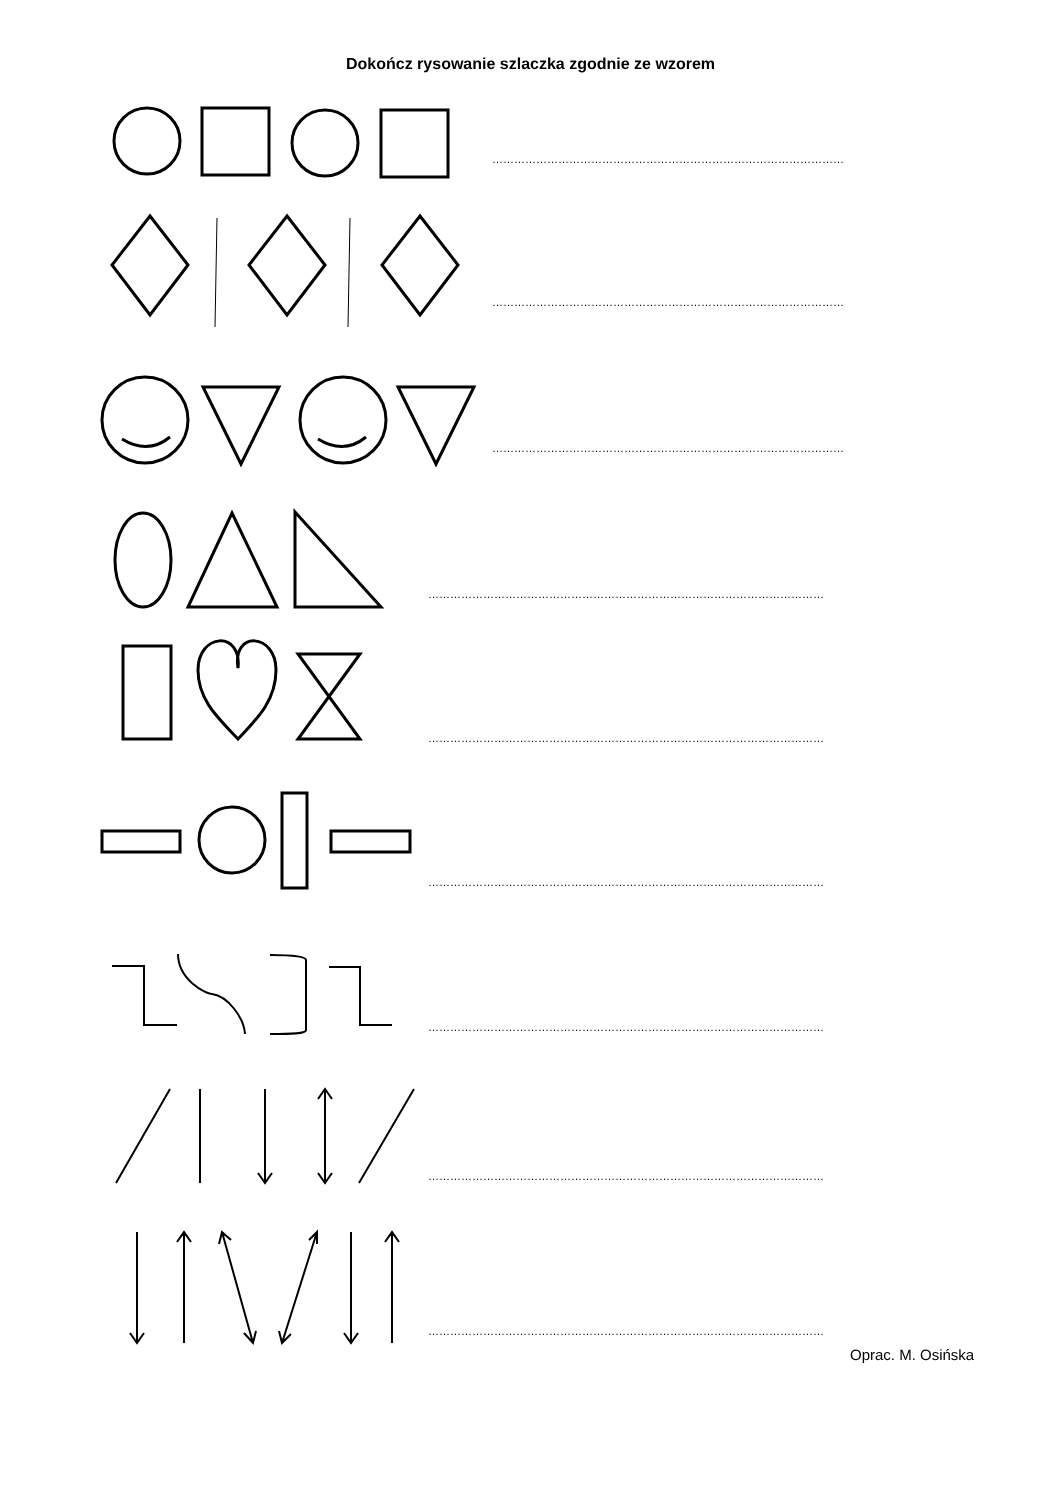Dokończ rysowanie szlaczka zgodnie ze wzorem
……………………………………………………………………………………
……………………………………………………………………………………
……………………………………………………………………………………
………………………………………………………………………………………………
………………………………………………………………………………………………
………………………………………………………………………………………………
………………………………………………………………………………………………
………………………………………………………………………………………………
………………………………………………………………………………………………
Oprac. M. Osińska